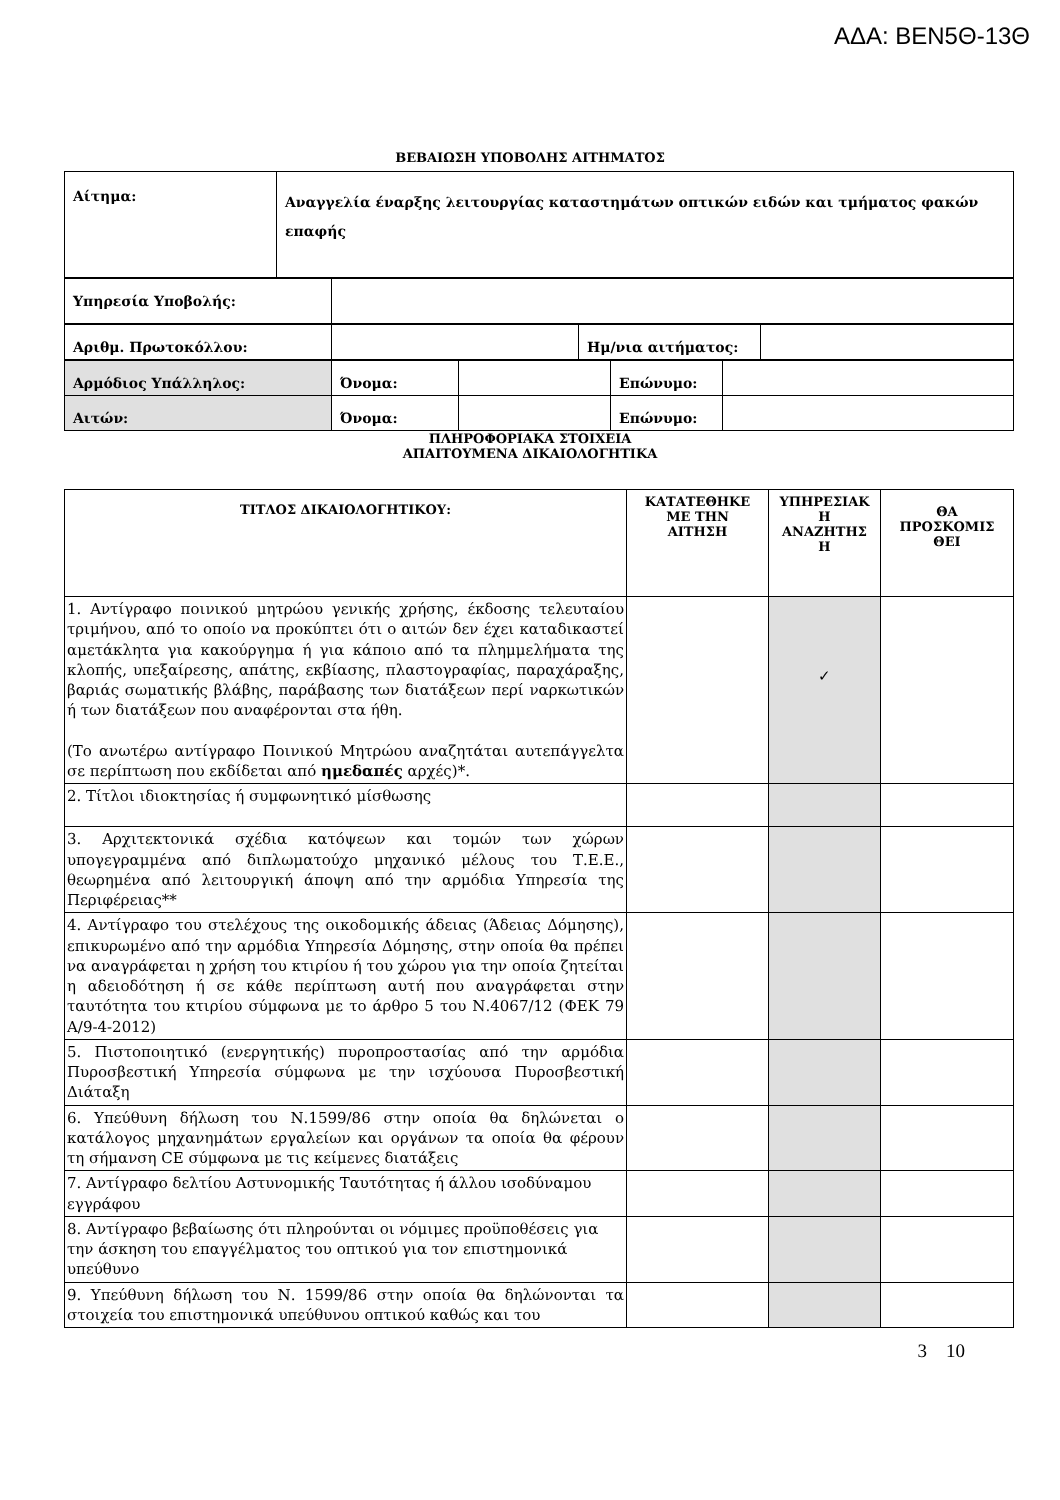ΑΔΑ: ΒΕΝ5Θ-13Θ
ΒΕΒΑΙΩΣΗ ΥΠΟΒΟΛΗΣ ΑΙΤΗΜΑΤΟΣ
| Αίτημα: | Αναγγελία έναρξης λειτουργίας καταστημάτων οπτικών ειδών και τμήματος φακών επαφής |
| Υπηρεσία Υποβολής: | |
| Αριθμ. Πρωτοκόλλου: | | Ημ/νια αιτήματος: | |
| Αρμόδιος Υπάλληλος: | Όνομα: | | Επώνυμο: | |
| Αιτών: | Όνομα: | | Επώνυμο: | |
ΠΛΗΡΟΦΟΡΙΑΚΑ ΣΤΟΙΧΕΙΑ
ΑΠΑΙΤΟΥΜΕΝΑ ΔΙΚΑΙΟΛΟΓΗΤΙΚΑ
| ΤΙΤΛΟΣ ΔΙΚΑΙΟΛΟΓΗΤΙΚΟΥ: | ΚΑΤΑΤΕΘΗΚΕ ΜΕ ΤΗΝ ΑΙΤΗΣΗ | ΥΠΗΡΕΣΙΑΚ Η ΑΝΑΖΗΤΗΣ Η | ΘΑ ΠΡΟΣΚΟΜΙΣ ΘΕΙ |
| --- | --- | --- | --- |
| 1. Αντίγραφο ποινικού μητρώου γενικής χρήσης, έκδοσης τελευταίου τριμήνου, από το οποίο να προκύπτει ότι ο αιτών δεν έχει καταδικαστεί αμετάκλητα για κακούργημα ή για κάποιο από τα πλημμελήματα της κλοπής, υπεξαίρεσης, απάτης, εκβίασης, πλαστογραφίας, παραχάραξης, βαριάς σωματικής βλάβης, παράβασης των διατάξεων περί ναρκωτικών ή των διατάξεων που αναφέρονται στα ήθη. (Το ανωτέρω αντίγραφο Ποινικού Μητρώου αναζητάται αυτεπάγγελτα σε περίπτωση που εκδίδεται από ημεδαπές αρχές)*. | | ✓ | |
| 2. Τίτλοι ιδιοκτησίας ή συμφωνητικό μίσθωσης | | | |
| 3. Αρχιτεκτονικά σχέδια κατόψεων και τομών των χώρων υπογεγραμμένα από διπλωματούχο μηχανικό μέλους του Τ.Ε.Ε., θεωρημένα από λειτουργική άποψη από την αρμόδια Υπηρεσία της Περιφέρειας** | | | |
| 4. Αντίγραφο του στελέχους της οικοδομικής άδειας (Άδειας Δόμησης), επικυρωμένο από την αρμόδια Υπηρεσία Δόμησης, στην οποία θα πρέπει να αναγράφεται η χρήση του κτιρίου ή του χώρου για την οποία ζητείται η αδειοδότηση ή σε κάθε περίπτωση αυτή που αναγράφεται στην ταυτότητα του κτιρίου σύμφωνα με το άρθρο 5 του Ν.4067/12 (ΦΕΚ 79 Α/9-4-2012) | | | |
| 5. Πιστοποιητικό (ενεργητικής) πυροπροστασίας από την αρμόδια Πυροσβεστική Υπηρεσία σύμφωνα με την ισχύουσα Πυροσβεστική Διάταξη | | | |
| 6. Υπεύθυνη δήλωση του Ν.1599/86 στην οποία θα δηλώνεται ο κατάλογος μηχανημάτων εργαλείων και οργάνων τα οποία θα φέρουν τη σήμανση CE σύμφωνα με τις κείμενες διατάξεις | | | |
| 7. Αντίγραφο δελτίου Αστυνομικής Ταυτότητας ή άλλου ισοδύναμου εγγράφου | | | |
| 8. Αντίγραφο βεβαίωσης ότι πληρούνται οι νόμιμες προϋποθέσεις για την άσκηση του επαγγέλματος του οπτικού για τον επιστημονικά υπεύθυνο | | | |
| 9. Υπεύθυνη δήλωση του Ν. 1599/86 στην οποία θα δηλώνονται τα στοιχεία του επιστημονικά υπεύθυνου οπτικού καθώς και του | | | |
3 10